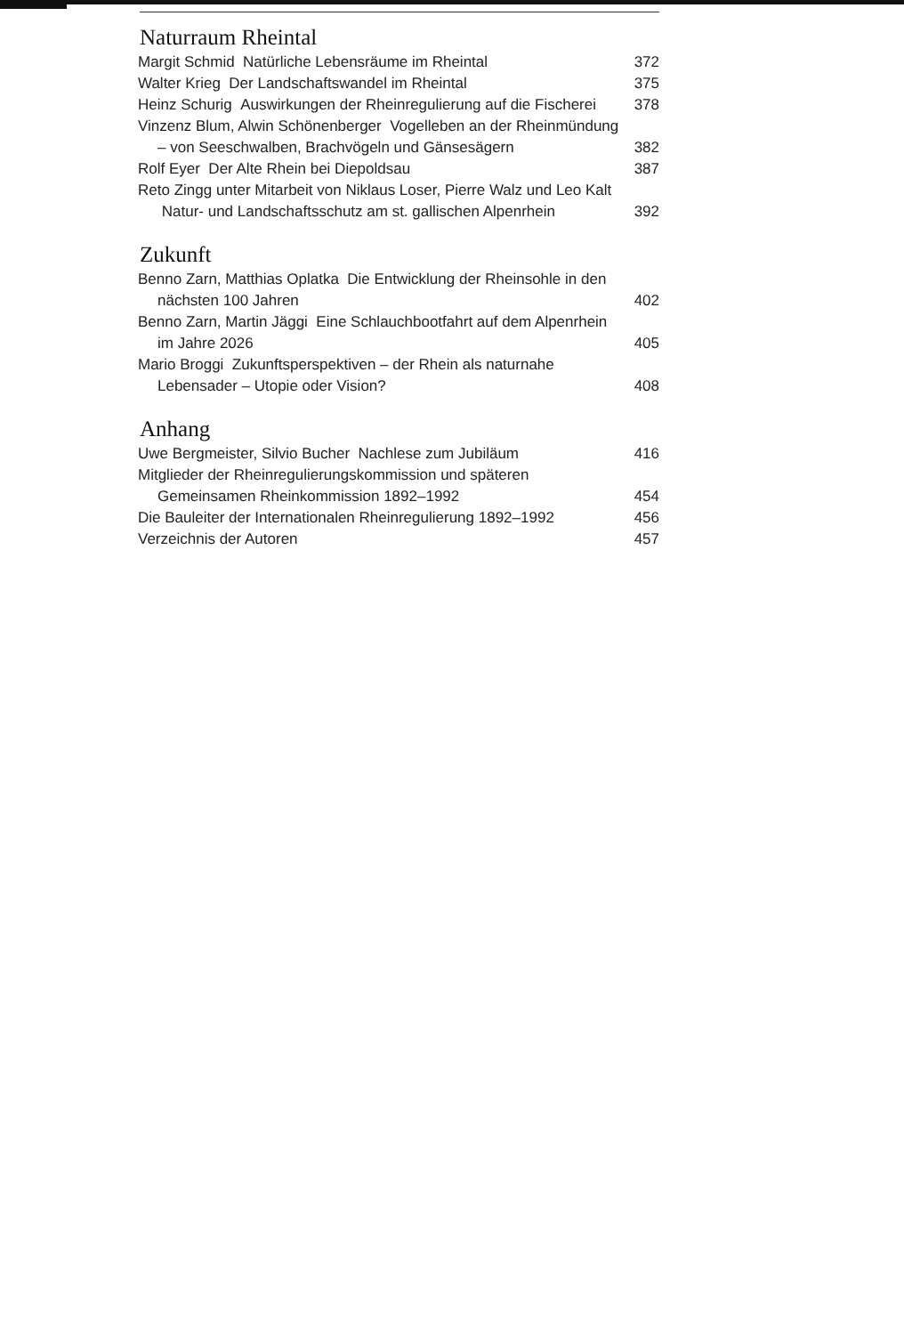Naturraum Rheintal
Margit Schmid Natürliche Lebensräume im Rheintal
372
Walter Krieg Der Landschaftswandel im Rheintal
375
Heinz Schurig Auswirkungen der Rheinregulierung auf die Fischerei
378
Vinzenz Blum, Alwin Schönenberger Vogelleben an der Rheinmündung – von Seeschwalben, Brachvögeln und Gänsesägern
382
Rolf Eyer Der Alte Rhein bei Diepoldsau
387
Reto Zingg unter Mitarbeit von Niklaus Loser, Pierre Walz und Leo Kalt Natur- und Landschaftsschutz am st. gallischen Alpenrhein
392
Zukunft
Benno Zarn, Matthias Oplatka Die Entwicklung der Rheinsohle in den nächsten 100 Jahren
402
Benno Zarn, Martin Jäggi Eine Schlauchbootfahrt auf dem Alpenrhein im Jahre 2026
405
Mario Broggi Zukunftsperspektiven – der Rhein als naturnahe Lebensader – Utopie oder Vision?
408
Anhang
Uwe Bergmeister, Silvio Bucher Nachlese zum Jubiläum
416
Mitglieder der Rheinregulierungskommission und späteren Gemeinsamen Rheinkommission 1892–1992
454
Die Bauleiter der Internationalen Rheinregulierung 1892–1992
456
Verzeichnis der Autoren 457